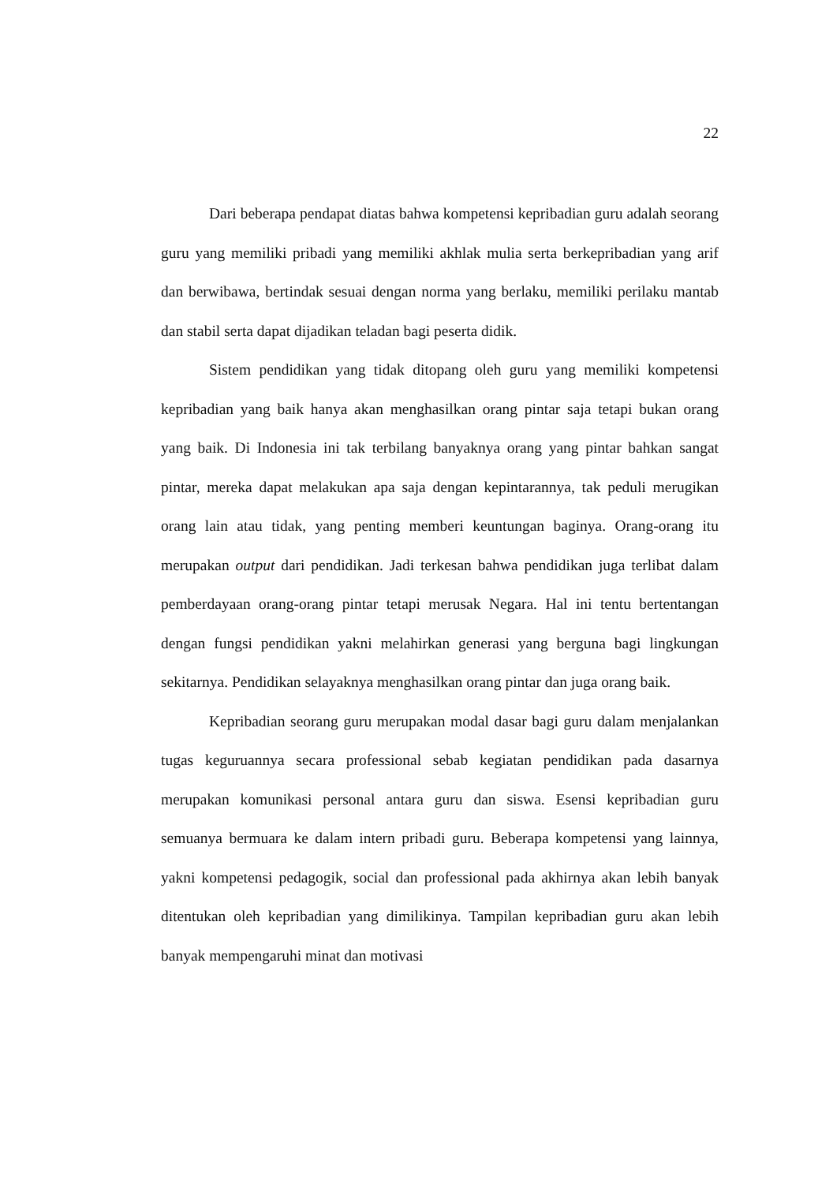22
Dari beberapa pendapat diatas bahwa kompetensi kepribadian guru adalah seorang guru yang memiliki pribadi yang memiliki akhlak mulia serta berkepribadian yang arif dan berwibawa, bertindak sesuai dengan norma yang berlaku, memiliki perilaku mantab dan stabil serta dapat dijadikan teladan bagi peserta didik.
Sistem pendidikan yang tidak ditopang oleh guru yang memiliki kompetensi kepribadian yang baik hanya akan menghasilkan orang pintar saja tetapi bukan orang yang baik. Di Indonesia ini tak terbilang banyaknya orang yang pintar bahkan sangat pintar, mereka dapat melakukan apa saja dengan kepintarannya, tak peduli merugikan orang lain atau tidak, yang penting memberi keuntungan baginya. Orang-orang itu merupakan output dari pendidikan. Jadi terkesan bahwa pendidikan juga terlibat dalam pemberdayaan orang-orang pintar tetapi merusak Negara. Hal ini tentu bertentangan dengan fungsi pendidikan yakni melahirkan generasi yang berguna bagi lingkungan sekitarnya. Pendidikan selayaknya menghasilkan orang pintar dan juga orang baik.
Kepribadian seorang guru merupakan modal dasar bagi guru dalam menjalankan tugas keguruannya secara professional sebab kegiatan pendidikan pada dasarnya merupakan komunikasi personal antara guru dan siswa. Esensi kepribadian guru semuanya bermuara ke dalam intern pribadi guru. Beberapa kompetensi yang lainnya, yakni kompetensi pedagogik, social dan professional pada akhirnya akan lebih banyak ditentukan oleh kepribadian yang dimilikinya. Tampilan kepribadian guru akan lebih banyak mempengaruhi minat dan motivasi